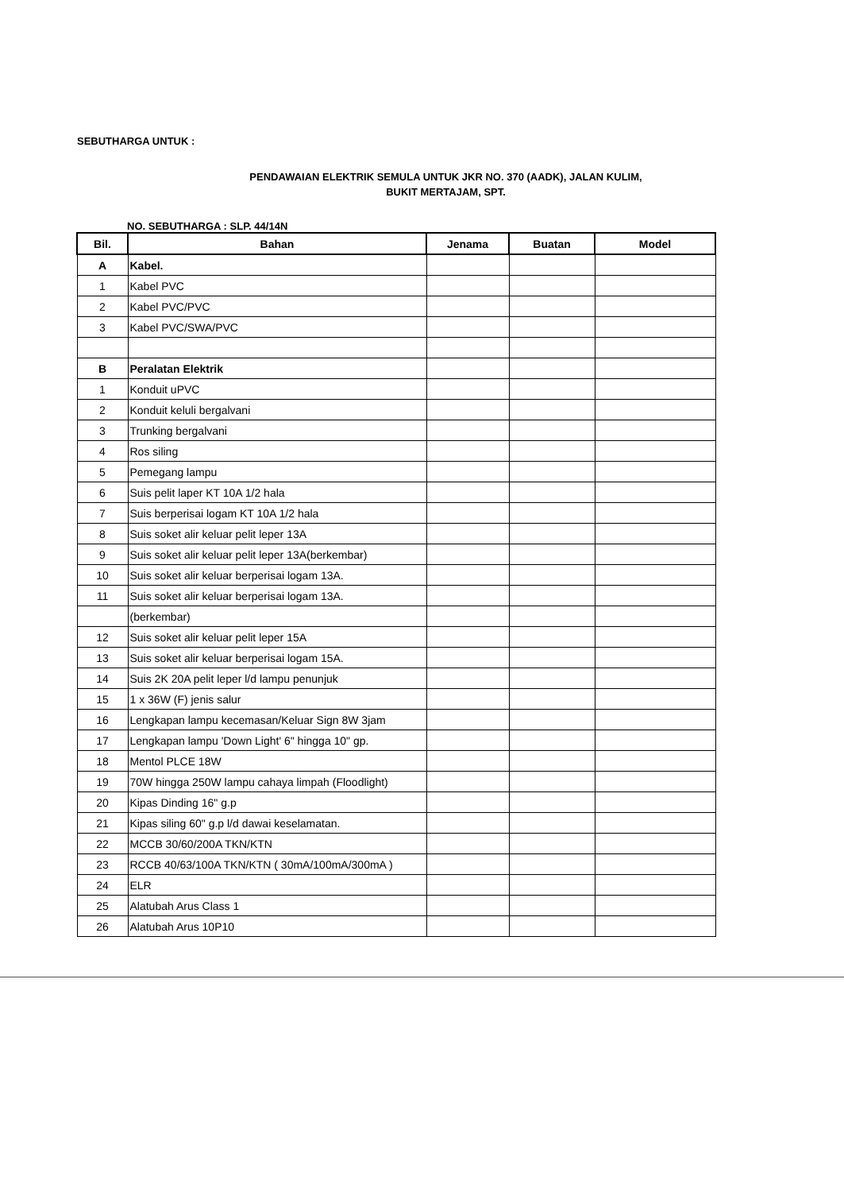SEBUTHARGA UNTUK :
PENDAWAIAN ELEKTRIK SEMULA UNTUK JKR NO. 370 (AADK), JALAN KULIM,
BUKIT MERTAJAM, SPT.
NO. SEBUTHARGA : SLP. 44/14N
| Bil. | Bahan | Jenama | Buatan | Model |
| --- | --- | --- | --- | --- |
| A | Kabel. | | | |
| 1 | Kabel PVC | | | |
| 2 | Kabel PVC/PVC | | | |
| 3 | Kabel PVC/SWA/PVC | | | |
| B | Peralatan Elektrik | | | |
| 1 | Konduit uPVC | | | |
| 2 | Konduit keluli bergalvani | | | |
| 3 | Trunking bergalvani | | | |
| 4 | Ros siling | | | |
| 5 | Pemegang lampu | | | |
| 6 | Suis pelit laper KT 10A 1/2 hala | | | |
| 7 | Suis berperisai logam KT 10A 1/2 hala | | | |
| 8 | Suis soket alir keluar pelit leper 13A | | | |
| 9 | Suis soket alir keluar pelit leper 13A(berkembar) | | | |
| 10 | Suis soket alir keluar berperisai logam 13A. | | | |
| 11 | Suis soket alir keluar berperisai logam 13A. | | | |
| | (berkembar) | | | |
| 12 | Suis soket alir keluar pelit leper 15A | | | |
| 13 | Suis soket alir keluar berperisai logam 15A. | | | |
| 14 | Suis 2K 20A pelit leper l/d lampu penunjuk | | | |
| 15 | 1 x 36W (F) jenis salur | | | |
| 16 | Lengkapan lampu kecemasan/Keluar Sign 8W 3jam | | | |
| 17 | Lengkapan lampu 'Down Light' 6" hingga 10" gp. | | | |
| 18 | Mentol PLCE 18W | | | |
| 19 | 70W hingga 250W lampu cahaya limpah (Floodlight) | | | |
| 20 | Kipas Dinding 16" g.p | | | |
| 21 | Kipas siling 60" g.p l/d dawai keselamatan. | | | |
| 22 | MCCB 30/60/200A TKN/KTN | | | |
| 23 | RCCB 40/63/100A TKN/KTN ( 30mA/100mA/300mA ) | | | |
| 24 | ELR | | | |
| 25 | Alatubah Arus Class 1 | | | |
| 26 | Alatubah Arus 10P10 | | | |